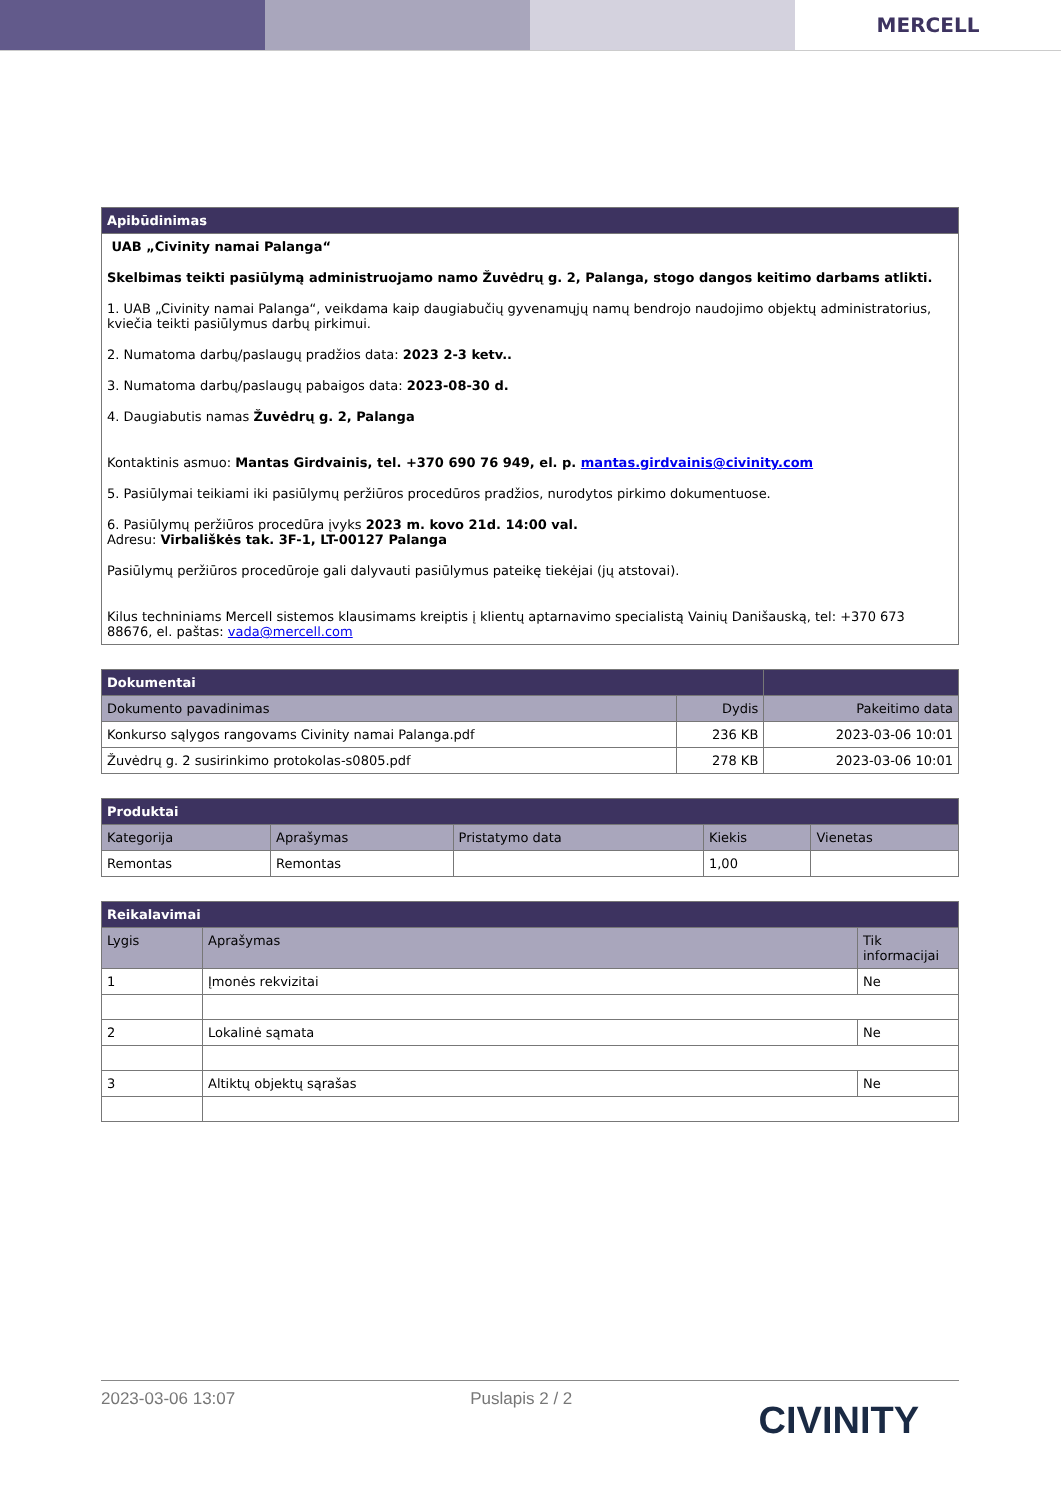MERCELL
| Apibūdinimas |
| --- |
| UAB „Civinity namai Palanga“ Skelbimas teikti pasiūlymą administruojamo namo Žuvėdrų g. 2, Palanga, stogo dangos keitimo darbams atlikti. 1. UAB „Civinity namai Palanga“, veikdama kaip daugiabučių gyvenamųjų namų bendrojo naudojimo objektų administratorius, kviečia teikti pasiūlymus darbų pirkimui. 2. Numatoma darbų/paslaugų pradžios data: 2023 2-3 ketv.. 3. Numatoma darbų/paslaugų pabaigos data: 2023-08-30 d. 4. Daugiabutis namas Žuvėdrų g. 2, Palanga Kontaktinis asmuo: Mantas Girdvainis, tel. +370 690 76 949, el. p. mantas.girdvainis@civinity.com 5. Pasiūlymai teikiami iki pasiūlymų peržiūros procedūros pradžios, nurodytos pirkimo dokumentuose. 6. Pasiūlymų peržiūros procedūra įvyks 2023 m. kovo 21d. 14:00 val. Adresu: Virbališkės tak. 3F-1, LT-00127 Palanga Pasiūlymų peržiūros procedūroje gali dalyvauti pasiūlymus pateikę tiekėjai (jų atstovai). Kilus techniniams Mercell sistemos klausimams kreiptis į klientų aptarnavimo specialistą Vainių Danišauską, tel: +370 673 88676, el. paštas: vada@mercell.com |
| Dokumentai | | |
| --- | --- | --- |
| Dokumento pavadinimas | Dydis | Pakeitimo data |
| Konkurso sąlygos rangovams Civinity namai Palanga.pdf | 236 KB | 2023-03-06 10:01 |
| Žuvėdrų g. 2 susirinkimo protokolas-s0805.pdf | 278 KB | 2023-03-06 10:01 |
| Produktai | | | | |
| --- | --- | --- | --- | --- |
| Kategorija | Aprašymas | Pristatymo data | Kiekis | Vienetas |
| Remontas | Remontas | | 1,00 | |
| Reikalavimai | | |
| --- | --- | --- |
| Lygis | Aprašymas | Tik informacijai |
| 1 | Įmonės rekvizitai | Ne |
| 2 | Lokalinė sąmata | Ne |
| 3 | Altiktų objektų sąrašas | Ne |
2023-03-06 13:07 Puslapis 2 / 2 CIVINITY